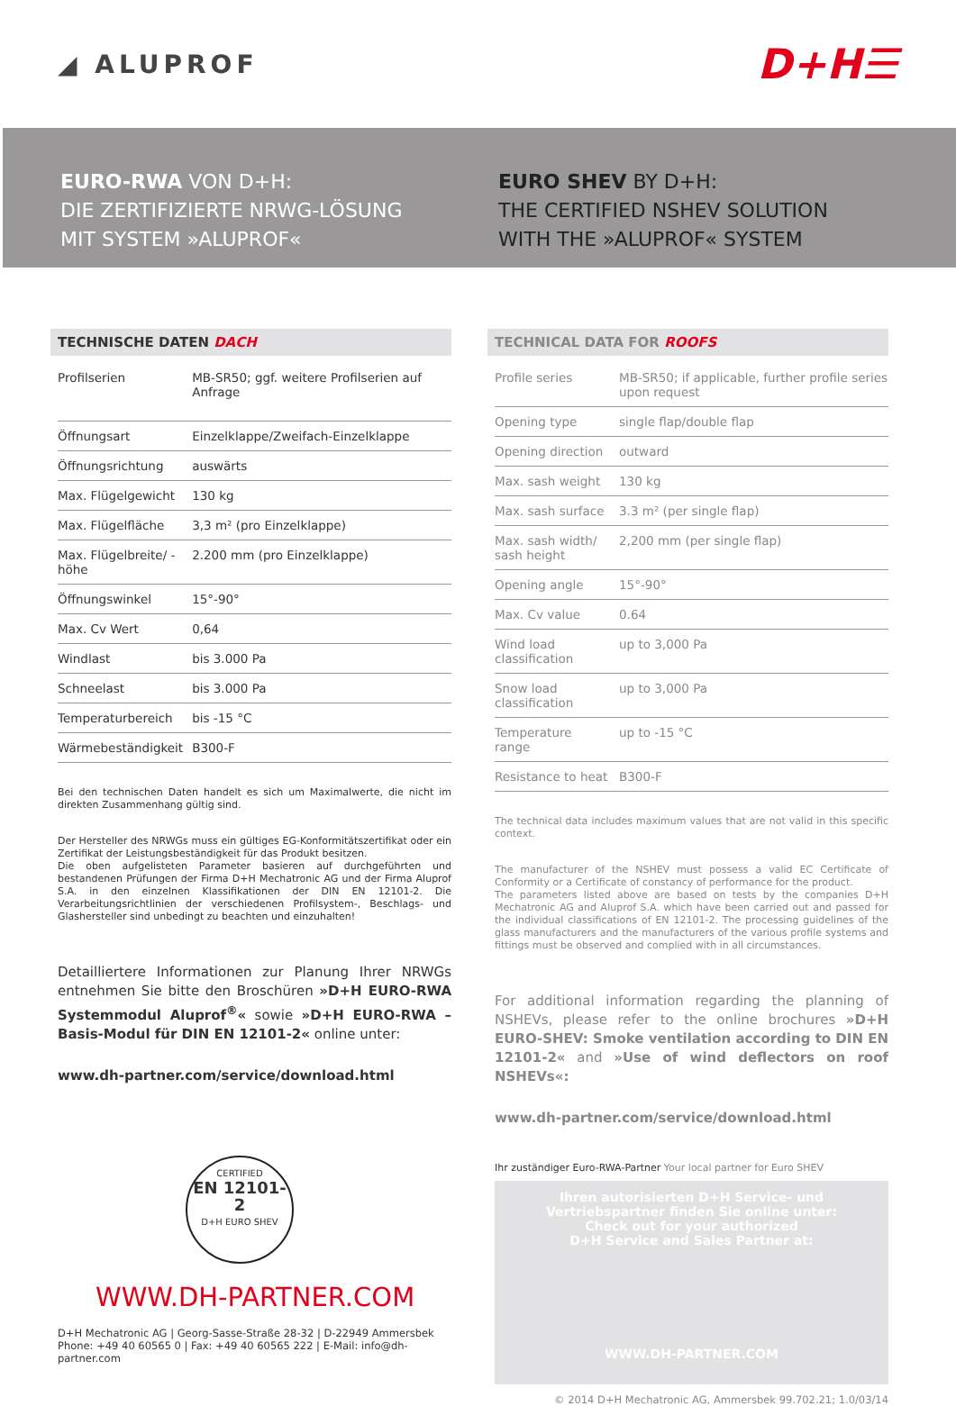◢ ALUPROF
D+H☰
EURO-RWA VON D+H:
DIE ZERTIFIZIERTE NRWG-LÖSUNG
MIT SYSTEM »ALUPROF«
EURO SHEV BY D+H:
THE CERTIFIED NSHEV SOLUTION
WITH THE »ALUPROF« SYSTEM
TECHNISCHE DATEN DACH
| Profilserien | MB-SR50; ggf. weitere Profilserien auf Anfrage |
| Öffnungsart | Einzelklappe/Zweifach-Einzelklappe |
| Öffnungsrichtung | auswärts |
| Max. Flügelgewicht | 130 kg |
| Max. Flügelfläche | 3,3 m² (pro Einzelklappe) |
| Max. Flügelbreite/ -höhe | 2.200 mm (pro Einzelklappe) |
| Öffnungswinkel | 15°-90° |
| Max. Cv Wert | 0,64 |
| Windlast | bis 3.000 Pa |
| Schneelast | bis 3.000 Pa |
| Temperaturbereich | bis -15 °C |
| Wärmebeständigkeit | B300-F |
Bei den technischen Daten handelt es sich um Maximalwerte, die nicht im direkten Zusammenhang gültig sind.
Der Hersteller des NRWGs muss ein gültiges EG-Konformitätszertifikat oder ein Zertifikat der Leistungsbeständigkeit für das Produkt besitzen.
Die oben aufgelisteten Parameter basieren auf durchgeführten und bestandenen Prüfungen der Firma D+H Mechatronic AG und der Firma Aluprof S.A. in den einzelnen Klassifikationen der DIN EN 12101-2. Die Verarbeitungsrichtlinien der verschiedenen Profilsystem-, Beschlags- und Glashersteller sind unbedingt zu beachten und einzuhalten!
Detailliertere Informationen zur Planung Ihrer NRWGs entnehmen Sie bitte den Broschüren »D+H EURO-RWA Systemmodul Aluprof<sup>®</sup>« sowie »D+H EURO-RWA – Basis-Modul für DIN EN 12101-2« online unter:
www.dh-partner.com/service/download.html
CERTIFIED
EN 12101-2
D+H EURO SHEV
WWW.DH-PARTNER.COM
D+H Mechatronic AG | Georg-Sasse-Straße 28-32 | D-22949 Ammersbek
Phone: +49 40 60565 0 | Fax: +49 40 60565 222 | E-Mail: info@dh-partner.com
TECHNICAL DATA FOR ROOFS
| Profile series | MB-SR50; if applicable, further profile series upon request |
| Opening type | single flap/double flap |
| Opening direction | outward |
| Max. sash weight | 130 kg |
| Max. sash surface | 3.3 m² (per single flap) |
| Max. sash width/ sash height | 2,200 mm (per single flap) |
| Opening angle | 15°-90° |
| Max. Cv value | 0.64 |
| Wind load classification | up to 3,000 Pa |
| Snow load classification | up to 3,000 Pa |
| Temperature range | up to -15 °C |
| Resistance to heat | B300-F |
The technical data includes maximum values that are not valid in this specific context.
The manufacturer of the NSHEV must possess a valid EC Certificate of Conformity or a Certificate of constancy of performance for the product.
The parameters listed above are based on tests by the companies D+H Mechatronic AG and Aluprof S.A. which have been carried out and passed for the individual classifications of EN 12101-2. The processing guidelines of the glass manufacturers and the manufacturers of the various profile systems and fittings must be observed and complied with in all circumstances.
For additional information regarding the planning of NSHEVs, please refer to the online brochures »D+H EURO-SHEV: Smoke ventilation according to DIN EN 12101-2« and »Use of wind deflectors on roof NSHEVs«:
www.dh-partner.com/service/download.html
Ihr zuständiger Euro-RWA-Partner Your local partner for Euro SHEV
Ihren autorisierten D+H Service- und
Vertriebspartner finden Sie online unter:
Check out for your authorized
D+H Service and Sales Partner at:
WWW.DH-PARTNER.COM
© 2014 D+H Mechatronic AG, Ammersbek 99.702.21; 1.0/03/14